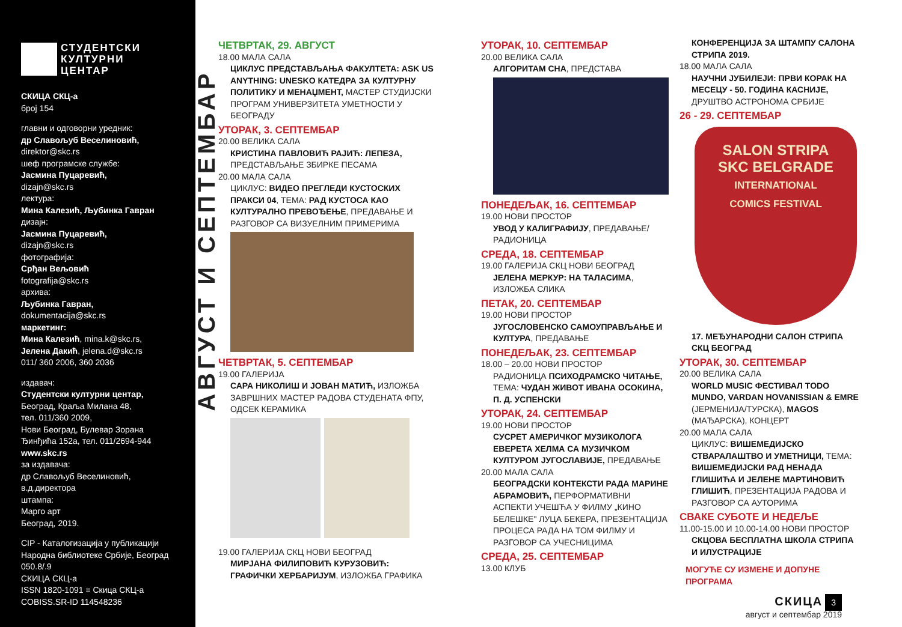СТУДЕНТСКИ
КУЛТУРНИ
ЦЕНТАР
СКИЦА СКЦ-а
број 154
главни и одговорни уредник:
др Славољуб Веселиновић,
direktor@skc.rs
шеф програмске службе:
Јасмина Пуцаревић,
dizajn@skc.rs
лектура:
Мина Калезић, Љубинка Гавран
дизајн:
Јасмина Пуцаревић,
dizajn@skc.rs
фотографија:
Срђан Вељовић
fotografija@skc.rs
архива:
Љубинка Гавран,
dokumentacija@skc.rs
маркетинг:
Мина Калезић, mina.k@skc.rs,
Јелена Дакић, jelena.d@skc.rs
011/ 360 2006, 360 2036
издавач:
Студентски културни центар,
Београд, Краља Милана 48,
тел. 011/360 2009,
Нови Београд, Булевар Зорана
Ђинђића 152а, тел. 011/2694-944
www.skc.rs
за издавача:
др Славољуб Веселиновић,
в.д.директора
штампа:
Марго арт
Београд, 2019.
CIP - Каталогизација у публикацији
Народна библиотеке Србије, Београд
050.8/.9
СКИЦА СКЦ-а
ISSN 1820-1091 = Скица СКЦ-а
COBISS.SR-ID 114548236
АВГУСТ И СЕПТЕМБАР
ЧЕТВРТАК, 29. АВГУСТ
18.00 МАЛА САЛА
ЦИКЛУС ПРЕДСТАВЉАЊА ФАКУЛТЕТА: ASK US ANYTHING: UNESKO КАТЕДРА ЗА КУЛТУРНУ ПОЛИТИКУ И МЕНАЏМЕНТ, МАСТЕР СТУДИЈСКИ ПРОГРАМ УНИВЕРЗИТЕТА УМЕТНОСТИ У БЕОГРАДУ
УТОРАК, 3. СЕПТЕМБАР
20.00 ВЕЛИКА САЛА
КРИСТИНА ПАВЛОВИЋ РАЈИЋ: ЛЕПЕЗА, ПРЕДСТАВЉАЊЕ ЗБИРКЕ ПЕСАМА
20.00 МАЛА САЛА
ЦИКЛУС: ВИДЕО ПРЕГЛЕДИ КУСТОСКИХ ПРАКСИ 04, ТЕМА: РАД КУСТОСА КАО КУЛТУРАЛНО ПРЕВОЂЕЊЕ, ПРЕДАВАЊЕ И РАЗГОВОР СА ВИЗУЕЛНИМ ПРИМЕРИМА
ЧЕТВРТАК, 5. СЕПТЕМБАР
19.00 ГАЛЕРИЈА
САРА НИКОЛИШ И ЈОВАН МАТИЋ, ИЗЛОЖБА ЗАВРШНИХ МАСТЕР РАДОВА СТУДЕНАТА ФПУ, ОДСЕК КЕРАМИКА
19.00 ГАЛЕРИЈА СКЦ НОВИ БЕОГРАД
МИРЈАНА ФИЛИПОВИЋ КУРУЗОВИЋ: ГРАФИЧКИ ХЕРБАРИЈУМ, ИЗЛОЖБА ГРАФИКА
УТОРАК, 10. СЕПТЕМБАР
20.00 ВЕЛИКА САЛА
АЛГОРИТАМ СНА, ПРЕДСТАВА
ПОНЕДЕЉАК, 16. СЕПТЕМБАР
19.00 НОВИ ПРОСТОР
УВОД У КАЛИГРАФИЈУ, ПРЕДАВАЊЕ/ РАДИОНИЦА
СРЕДА, 18. СЕПТЕМБАР
19.00 ГАЛЕРИЈА СКЦ НОВИ БЕОГРАД
ЈЕЛЕНА МЕРКУР: НА ТАЛАСИМА, ИЗЛОЖБА СЛИКА
ПЕТАК, 20. СЕПТЕМБАР
19.00 НОВИ ПРОСТОР
ЈУГОСЛОВЕНСКО САМОУПРАВЉАЊЕ И КУЛТУРА, ПРЕДАВАЊЕ
ПОНЕДЕЉАК, 23. СЕПТЕМБАР
18.00 – 20.00 НОВИ ПРОСТОР
РАДИОНИЦА ПСИХОДРАМСКО ЧИТАЊЕ, ТЕМА: ЧУДАН ЖИВОТ ИВАНА ОСОКИНА, П. Д. УСПЕНСКИ
УТОРАК, 24. СЕПТЕМБАР
19.00 НОВИ ПРОСТОР
СУСРЕТ АМЕРИЧКОГ МУЗИКОЛОГА ЕВЕРЕТА ХЕЛМА СА МУЗИЧКОМ КУЛТУРОМ ЈУГОСЛАВИЈЕ, ПРЕДАВАЊЕ
20.00 МАЛА САЛА
БЕОГРАДСКИ КОНТЕКСТИ РАДА МАРИНЕ АБРАМОВИЋ, ПЕРФОРМАТИВНИ АСПЕКТИ УЧЕШЋА У ФИЛМУ „КИНО БЕЛЕШКЕ" ЛУЦА БЕКЕРА, ПРЕЗЕНТАЦИЈА ПРОЦЕСА РАДА НА ТОМ ФИЛМУ И РАЗГОВОР СА УЧЕСНИЦИМА
СРЕДА, 25. СЕПТЕМБАР
13.00 КЛУБ
КОНФЕРЕНЦИЈА ЗА ШТАМПУ САЛОНА СТРИПА 2019.
18.00 МАЛА САЛА
НАУЧНИ ЈУБИЛЕЈИ: ПРВИ КОРАК НА МЕСЕЦУ - 50. ГОДИНА КАСНИЈЕ, ДРУШТВО АСТРОНОМА СРБИЈЕ
26 - 29. СЕПТЕМБАР
SALON STRIPA
SKC BELGRADE
INTERNATIONAL
COMICS FESTIVAL
17. МЕЂУНАРОДНИ САЛОН СТРИПА СКЦ БЕОГРАД
УТОРАК, 30. СЕПТЕМБАР
20.00 ВЕЛИКА САЛА
WORLD MUSIC ФЕСТИВАЛ TODO MUNDO, VARDAN HOVANISSIAN & EMRE (ЈЕРМЕНИЈА/ТУРСКА), MAGOS (МАЂАРСКА), КОНЦЕРТ
20.00 МАЛА САЛА
ЦИКЛУС: ВИШЕМЕДИЈСКО СТВАРАЛАШТВО И УМЕТНИЦИ, ТЕМА: ВИШЕМЕДИЈСКИ РАД НЕНАДА ГЛИШИЋА И ЈЕЛЕНЕ МАРТИНОВИЋ ГЛИШИЋ, ПРЕЗЕНТАЦИЈА РАДОВА И РАЗГОВОР СА АУТОРИМА
СВАКЕ СУБОТЕ И НЕДЕЉЕ
11.00-15.00 И 10.00-14.00 НОВИ ПРОСТОР
СКЦОВА БЕСПЛАТНА ШКОЛА СТРИПА И ИЛУСТРАЦИЈЕ
МОГУЋЕ СУ ИЗМЕНЕ И ДОПУНЕ ПРОГРАМА
СКИЦА 3
август и септембар 2019